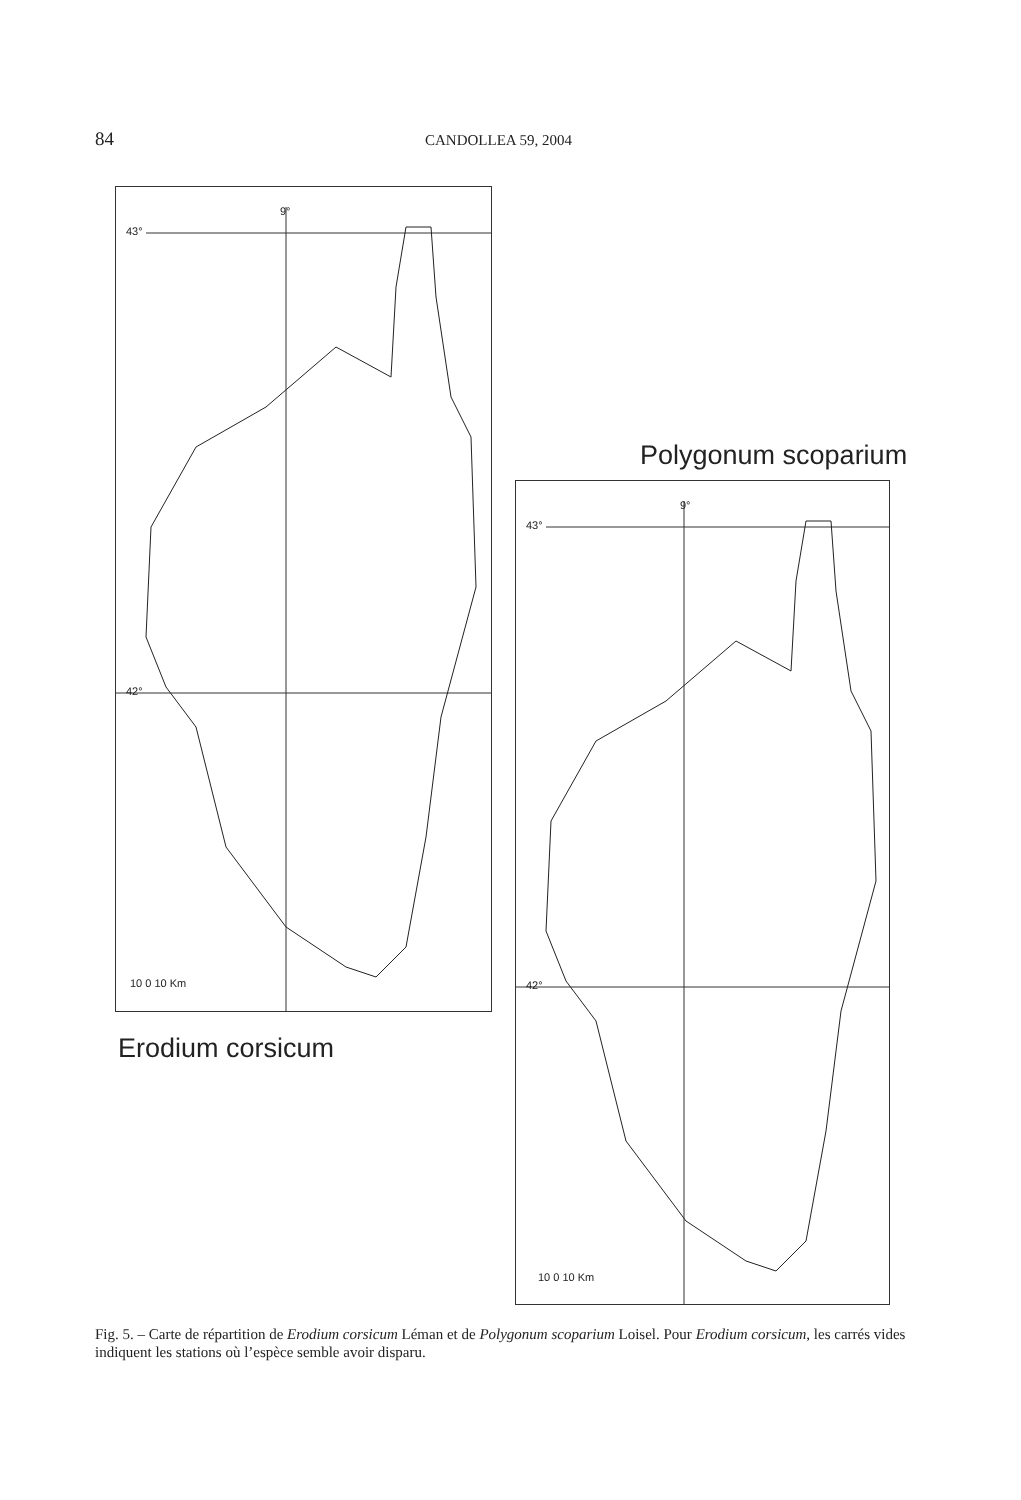84 CANDOLLEA 59, 2004
9°
43°
42°
10 0 10 Km
Polygonum scoparium
Erodium corsicum
9°
43°
42°
10 0 10 Km
Fig. 5. – Carte de répartition de Erodium corsicum Léman et de Polygonum scoparium Loisel. Pour Erodium corsicum, les carrés vides indiquent les stations où l’espèce semble avoir disparu.